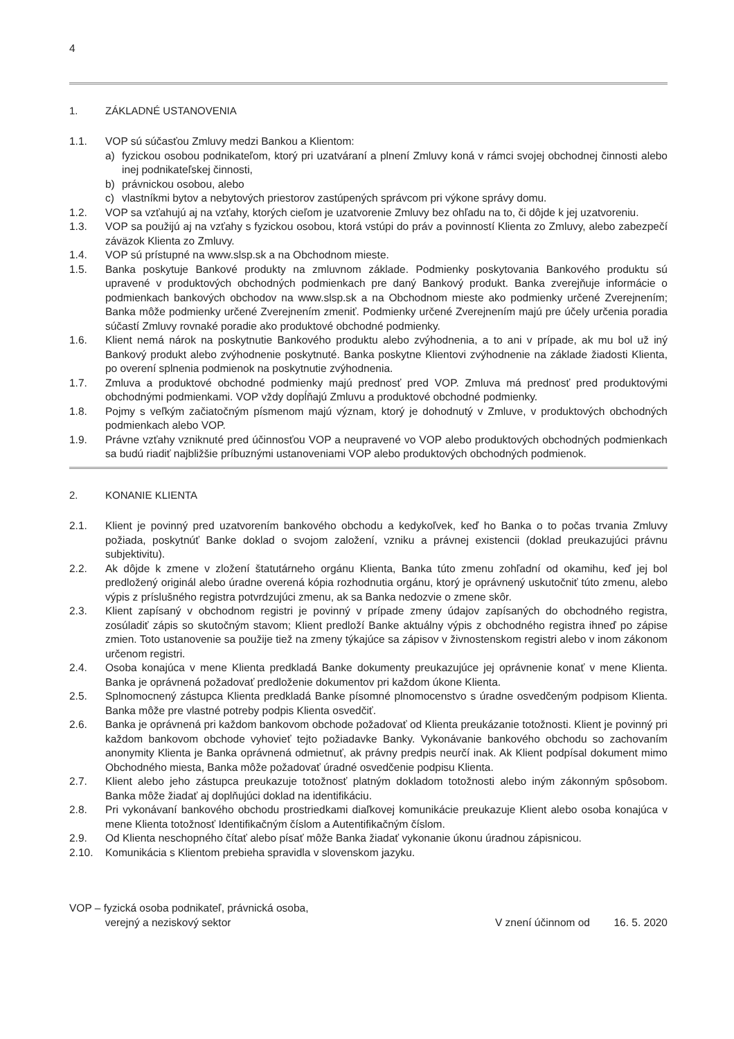4
1. ZÁKLADNÉ USTANOVENIA
1.1. VOP sú súčasťou Zmluvy medzi Bankou a Klientom:
a) fyzickou osobou podnikateľom, ktorý pri uzatváraní a plnení Zmluvy koná v rámci svojej obchodnej činnosti alebo inej podnikateľskej činnosti,
b) právnickou osobou, alebo
c) vlastníkmi bytov a nebytových priestorov zastúpených správcom pri výkone správy domu.
1.2. VOP sa vzťahujú aj na vzťahy, ktorých cieľom je uzatvorenie Zmluvy bez ohľadu na to, či dôjde k jej uzatvoreniu.
1.3. VOP sa použijú aj na vzťahy s fyzickou osobou, ktorá vstúpi do práv a povinností Klienta zo Zmluvy, alebo zabezpečí záväzok Klienta zo Zmluvy.
1.4. VOP sú prístupné na www.slsp.sk a na Obchodnom mieste.
1.5. Banka poskytuje Bankové produkty na zmluvnom základe. Podmienky poskytovania Bankového produktu sú upravené v produktových obchodných podmienkach pre daný Bankový produkt. Banka zverejňuje informácie o podmienkach bankových obchodov na www.slsp.sk a na Obchodnom mieste ako podmienky určené Zverejnením; Banka môže podmienky určené Zverejnením zmeniť. Podmienky určené Zverejnením majú pre účely určenia poradia súčastí Zmluvy rovnaké poradie ako produktové obchodné podmienky.
1.6. Klient nemá nárok na poskytnutie Bankového produktu alebo zvýhodnenia, a to ani v prípade, ak mu bol už iný Bankový produkt alebo zvýhodnenie poskytnuté. Banka poskytne Klientovi zvýhodnenie na základe žiadosti Klienta, po overení splnenia podmienok na poskytnutie zvýhodnenia.
1.7. Zmluva a produktové obchodné podmienky majú prednosť pred VOP. Zmluva má prednosť pred produktovými obchodnými podmienkami. VOP vždy dopĺňajú Zmluvu a produktové obchodné podmienky.
1.8. Pojmy s veľkým začiatočným písmenom majú význam, ktorý je dohodnutý v Zmluve, v produktových obchodných podmienkach alebo VOP.
1.9. Právne vzťahy vzniknuté pred účinnosťou VOP a neupravené vo VOP alebo produktových obchodných podmienkach sa budú riadiť najbližšie príbuznými ustanoveniami VOP alebo produktových obchodných podmienok.
2. KONANIE KLIENTA
2.1. Klient je povinný pred uzatvorením bankového obchodu a kedykoľvek, keď ho Banka o to počas trvania Zmluvy požiada, poskytnúť Banke doklad o svojom založení, vzniku a právnej existencii (doklad preukazujúci právnu subjektivitu).
2.2. Ak dôjde k zmene v zložení štatutárneho orgánu Klienta, Banka túto zmenu zohľadní od okamihu, keď jej bol predložený originál alebo úradne overená kópia rozhodnutia orgánu, ktorý je oprávnený uskutočniť túto zmenu, alebo výpis z príslušného registra potvrdzujúci zmenu, ak sa Banka nedozvie o zmene skôr.
2.3. Klient zapísaný v obchodnom registri je povinný v prípade zmeny údajov zapísaných do obchodného registra, zosúladiť zápis so skutočným stavom; Klient predloží Banke aktuálny výpis z obchodného registra ihneď po zápise zmien. Toto ustanovenie sa použije tiež na zmeny týkajúce sa zápisov v živnostenskom registri alebo v inom zákonom určenom registri.
2.4. Osoba konajúca v mene Klienta predkladá Banke dokumenty preukazujúce jej oprávnenie konať v mene Klienta. Banka je oprávnená požadovať predloženie dokumentov pri každom úkone Klienta.
2.5. Splnomocnený zástupca Klienta predkladá Banke písomné plnomocenstvo s úradne osvedčeným podpisom Klienta. Banka môže pre vlastné potreby podpis Klienta osvedčiť.
2.6. Banka je oprávnená pri každom bankovom obchode požadovať od Klienta preukázanie totožnosti. Klient je povinný pri každom bankovom obchode vyhovieť tejto požiadavke Banky. Vykonávanie bankového obchodu so zachovaním anonymity Klienta je Banka oprávnená odmietnuť, ak právny predpis neurčí inak. Ak Klient podpísal dokument mimo Obchodného miesta, Banka môže požadovať úradné osvedčenie podpisu Klienta.
2.7. Klient alebo jeho zástupca preukazuje totožnosť platným dokladom totožnosti alebo iným zákonným spôsobom. Banka môže žiadať aj doplňujúci doklad na identifikáciu.
2.8. Pri vykonávaní bankového obchodu prostriedkami diaľkovej komunikácie preukazuje Klient alebo osoba konajúca v mene Klienta totožnosť Identifikačným číslom a Autentifikačným číslom.
2.9. Od Klienta neschopného čítať alebo písať môže Banka žiadať vykonanie úkonu úradnou zápisnicou.
2.10. Komunikácia s Klientom prebieha spravidla v slovenskom jazyku.
VOP – fyzická osoba podnikateľ, právnická osoba,
verejný a neziskový sektor
V znení účinnom od 16. 5. 2020